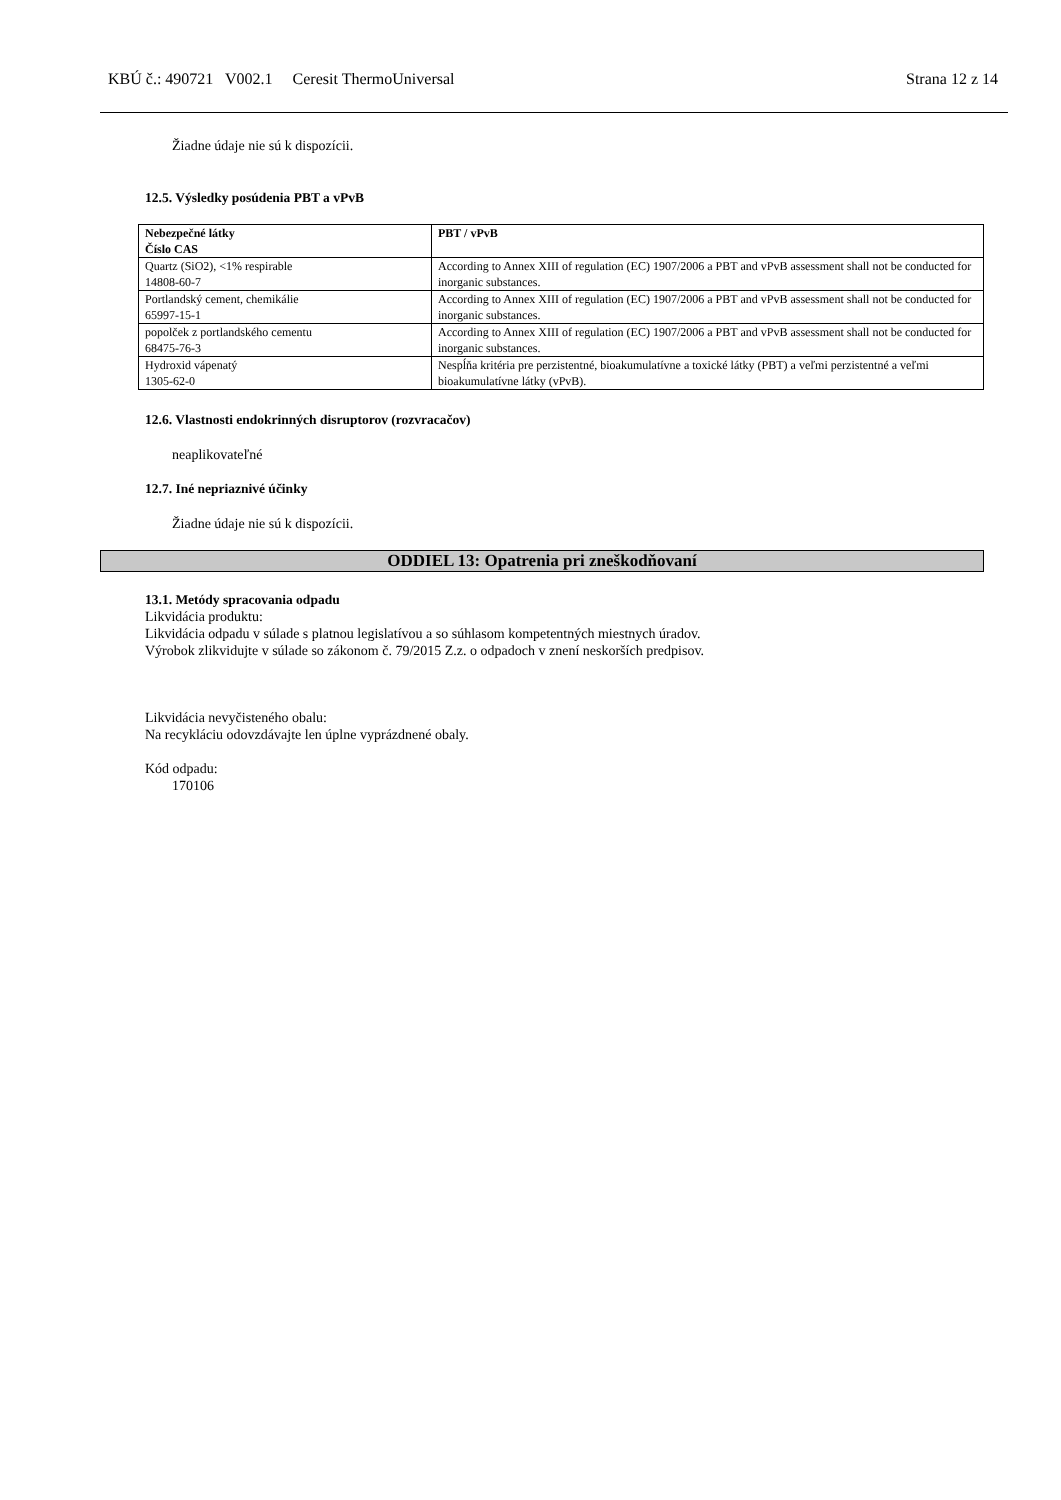KBÚ č.: 490721 V002.1 Ceresit ThermoUniversal Strana 12 z 14
Žiadne údaje nie sú k dispozícii.
12.5. Výsledky posúdenia PBT a vPvB
| Nebezpečné látky Číslo CAS | PBT / vPvB |
| --- | --- |
| Quartz (SiO2), <1% respirable 14808-60-7 | According to Annex XIII of regulation (EC) 1907/2006 a PBT and vPvB assessment shall not be conducted for inorganic substances. |
| Portlandský cement, chemikálie 65997-15-1 | According to Annex XIII of regulation (EC) 1907/2006 a PBT and vPvB assessment shall not be conducted for inorganic substances. |
| popolček z portlandského cementu 68475-76-3 | According to Annex XIII of regulation (EC) 1907/2006 a PBT and vPvB assessment shall not be conducted for inorganic substances. |
| Hydroxid vápenatý 1305-62-0 | Nespĺňa kritéria pre perzistentné, bioakumulatívne a toxické látky (PBT) a veľmi perzistentné a veľmi bioakumulatívne látky (vPvB). |
12.6. Vlastnosti endokrinných disruptorov (rozvracačov)
neaplikovateľné
12.7. Iné nepriaznivé účinky
Žiadne údaje nie sú k dispozícii.
ODDIEL 13: Opatrenia pri zneškodňovaní
13.1. Metódy spracovania odpadu
Likvidácia produktu:
Likvidácia odpadu v súlade s platnou legislatívou a so súhlasom kompetentných miestnych úradov.
Výrobok zlikvidujte v súlade so zákonom č. 79/2015 Z.z. o odpadoch v znení neskorších predpisov.
Likvidácia nevyčisteného obalu:
Na recykláciu odovzdávajte len úplne vyprázdnené obaly.
Kód odpadu:
170106